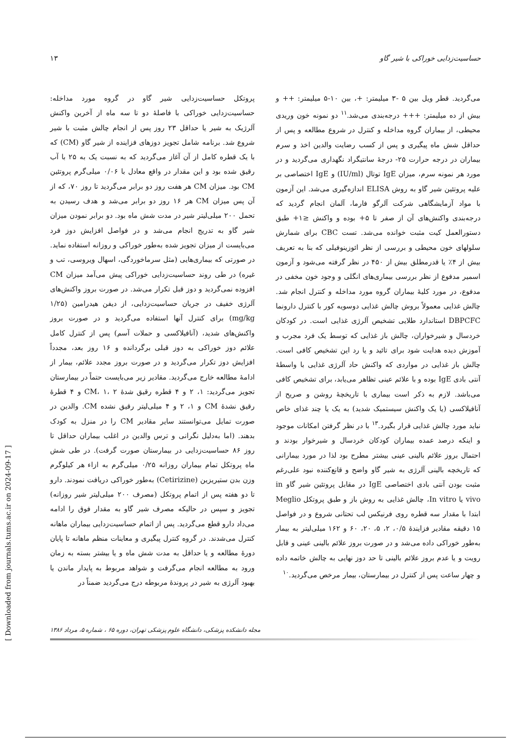حساسیت‌زدایی خوراکی با شیر گاو ۱۳
می‌گردید. قطر ویل بین ۵ -۳ میلیمتر: +، بین ۱۰-۵ میلیمتر: ++ و بیش از ده میلیمتر: +++ درجه‌بندی می‌شد.<sup>۱۱</sup> دو نمونه خون وریدی محیطی، از بیماران گروه مداخله و کنترل در شروع مطالعه و پس از حداقل شش ماه پیگیری و پس از کسب رضایت والدین اخذ و سرم بیماران در درجه حرارت ۲۵- درجهٔ سانتیگراد نگهداری می‌گردید و در مورد هر نمونه سرم، میزان IgE توتال (IU/ml) و IgE اختصاصی بر علیه پروتئین شیر گاو به روش ELISA اندازه‌گیری می‌شد. این آزمون با مواد آزمایشگاهی شرکت آلرگو فارما، آلمان انجام گردید که درجه‌بندی واکنش‌های آن از صفر تا ۵+ بوده و واکنش ≤۱+ طبق دستورالعمل کیت مثبت خوانده می‌شد. تست CBC برای شمارش سلولهای خون محیطی و بررسی از نظر ائوزینوفیلی که بنا به تعریف بیش از ۴٪ یا قدرمطلق بیش از ۴۵۰ در نظر گرفته می‌شود و آزمون اسمیر مدفوع از نظر بررسی بیماری‌های انگلی و وجود خون مخفی در مدفوع، در مورد کلیهٔ بیماران گروه مورد مداخله و کنترل انجام شد. چالش غذایی معمولاً بروش چالش غذایی دوسویه کور با کنترل دارونما DBPCFC استاندارد طلایی تشخیص آلرژی غذایی است. در کودکان خردسال و شیرخواران، چالش باز غذایی که توسط یک فرد مجرب و آموزش دیده هدایت شود برای تائید و یا رد این تشخیص کافی است. چالش باز غذایی در مواردی که واکنش حاد آلرژی غذایی با واسطهٔ آنتی بادی IgE بوده و با علائم عینی تظاهر می‌یابد، برای تشخیص کافی می‌باشد. لازم به ذکر است بیماری با تاریخچهٔ روشن و صریح از آنافیلاکسی (یا یک واکنش سیستمیک شدید) به یک یا چند غذای خاص نباید مورد چالش غذایی قرار بگیرد.<sup>۱۳</sup> با در نظر گرفتن امکانات موجود و اینکه درصد عمده بیماران کودکان خردسال و شیرخوار بودند و احتمال بروز علائم بالینی عینی بیشتر مطرح بود لذا در مورد بیمارانی که تاریخچه بالینی آلرژی به شیر گاو واضح و قانع‌کننده نبود علی‌رغم مثبت بودن آنتی بادی اختصاصی IgE در مقابل پروتئین شیر گاو in vivo یا In vitro، چالش غذایی به روش باز و طبق پروتکل Meglio ابتدا با مقدار سه قطره روی فرنیکس لب تحتانی شروع و در فواصل ۱۵ دقیقه مقادیر فزایندهٔ ۰/۵، ۲، ۵، ۲۰، ۶۰ و ۱۶۲ میلی‌لیتر به بیمار به‌طور خوراکی داده می‌شد و در صورت بروز علائم بالینی عینی و قابل رویت و یا عدم بروز علائم بالینی تا حد دوز نهایی به چالش خاتمه داده و چهار ساعت پس از کنترل در بیمارستان، بیمار مرخص می‌گردید.<sup>۱۰</sup>
پروتکل حساسیت‌زدایی شیر گاو در گروه مورد مداخله: حساسیت‌زدایی خوراکی با فاصلهٔ دو تا سه ماه از آخرین واکنش آلرژیک به شیر یا حداقل ۲۳ روز پس از انجام چالش مثبت با شیر شروع شد. برنامه شامل تجویز دوزهای فزاینده از شیر گاو (CM) که با یک قطره کامل از آن آغاز می‌گردید که به نسبت یک به ۲۵ با آب رقیق شده بود و این مقدار در واقع معادل با ۰/۰۶ میلی‌گرم پروتئین CM بود. میزان CM هر هفت روز دو برابر می‌گردید تا روز ۷۰، که از آن پس میزان CM هر ۱۶ روز دو برابر می‌شد و هدف رسیدن به تحمل ۲۰۰ میلی‌لیتر شیر در مدت شش ماه بود. دو برابر نمودن میزان شیر گاو به تدریج انجام می‌شد و در فواصل افزایش دوز فرد می‌بایست از میزان تجویز شده به‌طور خوراکی و روزانه استفاده نماید. در صورتی که بیماری‌هایی (مثل سرماخوردگی، اسهال ویروسی، تب و غیره) در طی روند حساسیت‌زدایی خوراکی پیش می‌آمد میزان CM افزوده نمی‌گردید و دوز قبل تکرار می‌شد. در صورت بروز واکنش‌های آلرژی خفیف در جریان حساسیت‌زدایی، از دیفن هیدرامین (۱/۲۵ mg/kg) برای کنترل آنها استفاده می‌گردید و در صورت بروز واکنش‌های شدید، (آنافیلاکسی و حملات آسم) پس از کنترل کامل علائم دوز خوراکی به دوز قبلی برگردانده و ۱۶ روز بعد، مجدداً افزایش دوز تکرار می‌گردید و در صورت بروز مجدد علائم، بیمار از ادامهٔ مطالعه خارج می‌گردید. مقادیر زیر می‌بایست حتماً در بیمارستان تجویز می‌گردید: ۱، ۲ و ۴ قطره رقیق شدهٔ CM، ۱، ۲ و ۴ قطرهٔ رقیق نشدهٔ CM و ۱، ۲ و ۴ میلی‌لیتر رقیق نشده CM. والدین در صورت تمایل می‌توانستند سایر مقادیر CM را در منزل به کودک بدهند. (اما به‌دلیل نگرانی و ترس والدین در اغلب بیماران حداقل تا روز ۸۶ حساسیت‌زدایی در بیمارستان صورت گرفت). در طی شش ماه پروتکل تمام بیماران روزانه ۰/۲۵ میلی‌گرم به ازاء هر کیلوگرم وزن بدن ستیریزین (Cetirizine) به‌طور خوراکی دریافت نمودند. دارو تا دو هفته پس از اتمام پروتکل (مصرف ۲۰۰ میلی‌لیتر شیر روزانه) تجویز و سپس در حالیکه مصرف شیر گاو به مقدار فوق را ادامه می‌داد دارو قطع می‌گردید. پس از اتمام حساسیت‌زدایی بیماران ماهانه کنترل می‌شدند. در گروه کنترل پیگیری و معاینات منظم ماهانه تا پایان دورهٔ مطالعه و یا حداقل به مدت شش ماه و یا بیشتر بسته به زمان ورود به مطالعه انجام می‌گرفت و شواهد مربوط به پایدار ماندن یا بهبود آلرژی به شیر در پروندهٔ مربوطه درج می‌گردید ضمناً در
مجله دانشکده پزشکی، دانشگاه علوم پزشکی تهران، دوره ۶۵ ، شماره ۵، مرداد ۱۳۸۶
[ Downloaded from journals.tums.ac.ir on 2024-09-17 ]